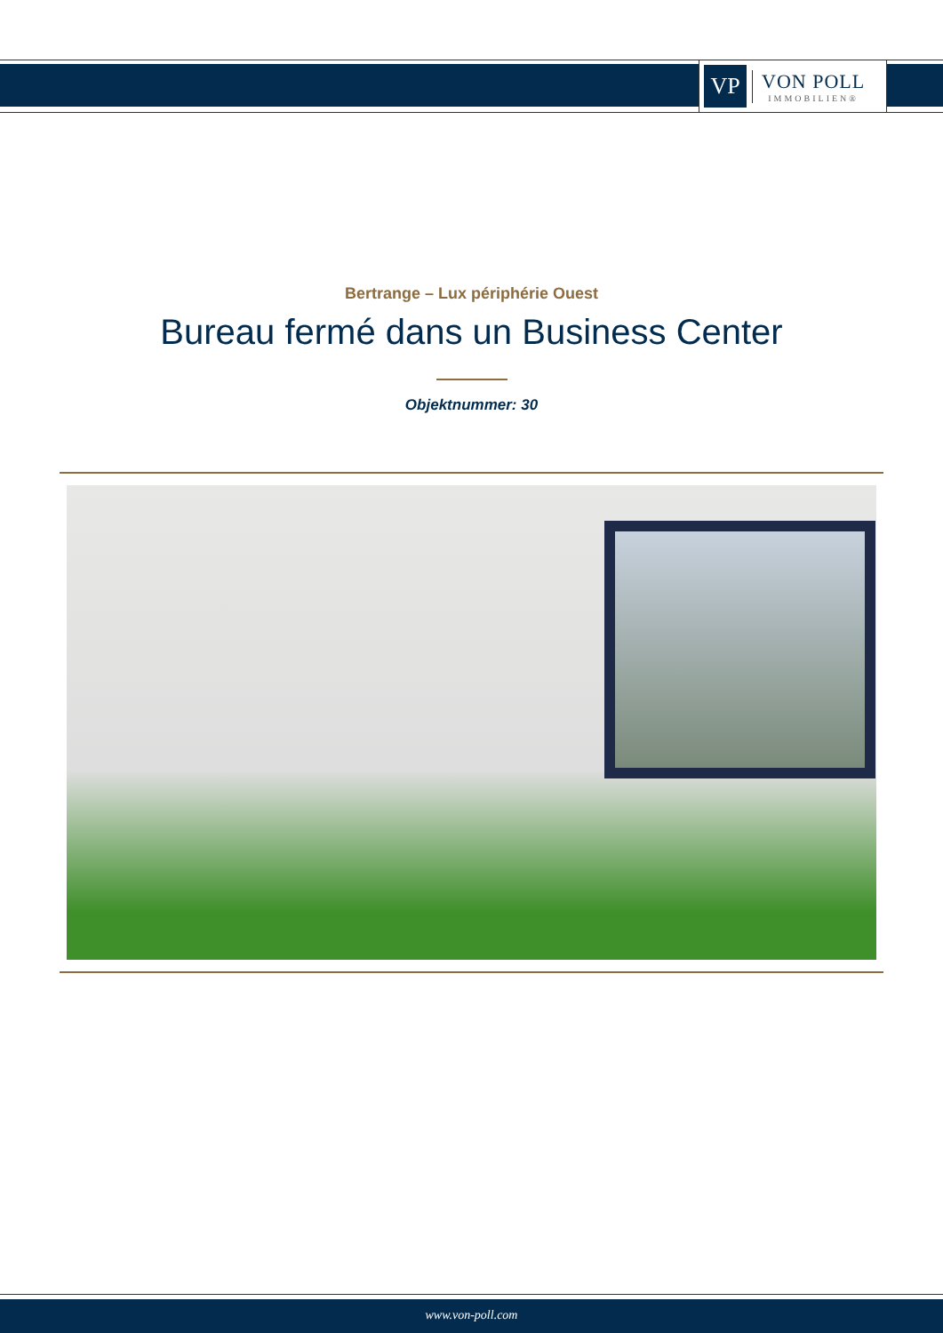VP
VON POLL
IMMOBILIEN®
Bertrange – Lux périphérie Ouest
Bureau fermé dans un Business Center
Objektnummer: 30
www.von-poll.com